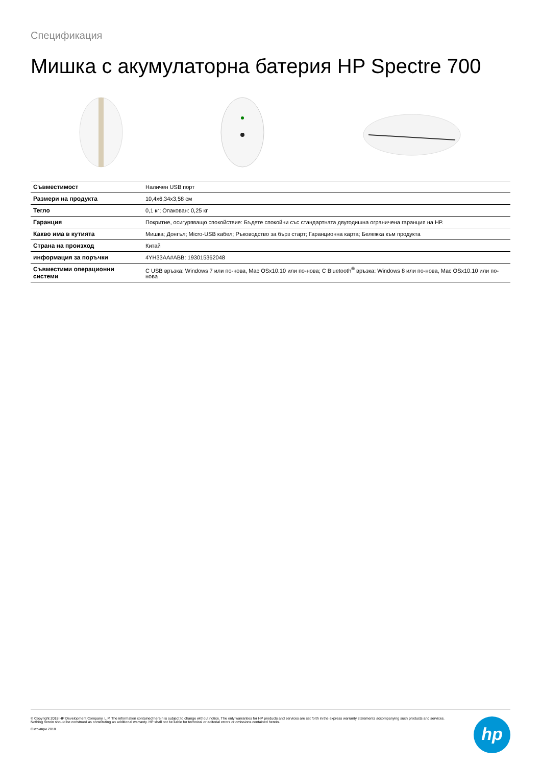Спецификация
Мишка с акумулаторна батерия HP Spectre 700
| Съвместимост | Наличен USB порт |
| Размери на продукта | 10,4x6,34x3,58 см |
| Тегло | 0,1 кг; Опакован: 0,25 кг |
| Гаранция | Покритие, осигуряващо спокойствие: Бъдете спокойни със стандартната двугодишна ограничена гаранция на HP. |
| Какво има в кутията | Мишка; Донгъл; Micro-USB кабел; Ръководство за бърз старт; Гаранционна карта; Бележка към продукта |
| Страна на произход | Китай |
| информация за поръчки | 4YH33AA#ABB: 193015362048 |
| Съвместими операционни системи | С USB връзка: Windows 7 или по-нова, Mac OSx10.10 или по-нова; С Bluetooth<sup>®</sup> връзка: Windows 8 или по-нова, Mac OSx10.10 или по-нова |
© Copyright 2018 HP Development Company, L.P. The information contained herein is subject to change without notice. The only warranties for HP products and services are set forth in the express warranty statements accompanying such products and services.
Nothing herein should be construed as constituting an additional warranty. HP shall not be liable for technical or editorial errors or omissions contained herein.
Октомври 2018
hp